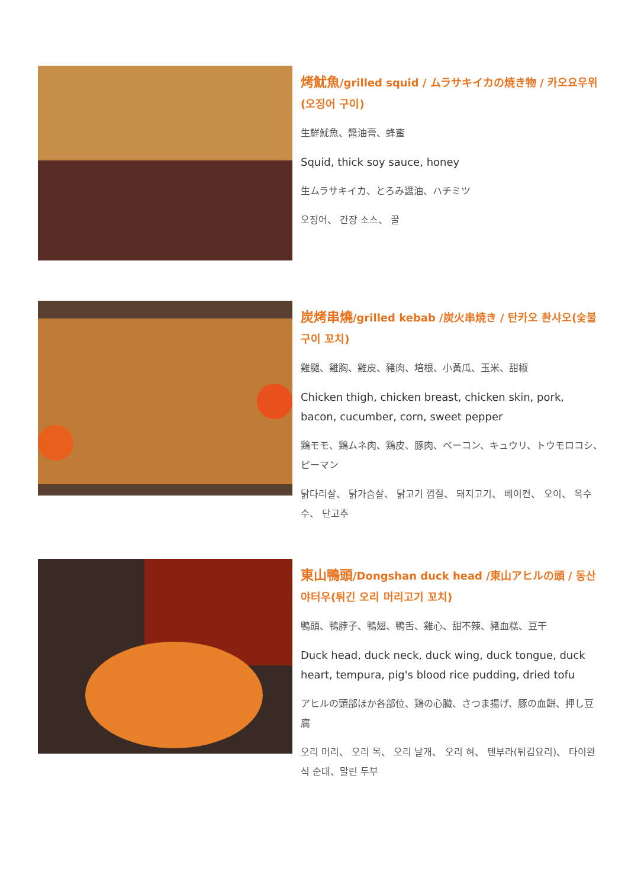烤魷魚/grilled squid / ムラサキイカの焼き物 / 카오요우위(오징어 구이)
生鮮魷魚、醬油膏、蜂蜜
Squid, thick soy sauce, honey
生ムラサキイカ、とろみ醤油、ハチミツ
오징어、 간장 소스、 꿀
炭烤串燒/grilled kebab /炭火串焼き / 탄카오 촨샤오(숯불구이 꼬치)
雞腿、雞胸、雞皮、豬肉、培根、小黃瓜、玉米、甜椒
Chicken thigh, chicken breast, chicken skin, pork, bacon, cucumber, corn, sweet pepper
鶏モモ、鶏ムネ肉、鶏皮、豚肉、ベーコン、キュウリ、トウモロコシ、ピーマン
닭다리살、 닭가슴살、 닭고기 껍질、 돼지고기、 베이컨、 오이、 옥수수、 단고추
東山鴨頭/Dongshan duck head /東山アヒルの頭 / 동산야터우(튀긴 오리 머리고기 꼬치)
鴨頭、鴨脖子、鴨翅、鴨舌、雞心、甜不辣、豬血糕、豆干
Duck head, duck neck, duck wing, duck tongue, duck heart, tempura, pig's blood rice pudding, dried tofu
アヒルの頭部ほか各部位、鶏の心臓、さつま揚げ、豚の血餅、押し豆腐
오리 머리、 오리 목、 오리 날개、 오리 혀、 텐부라(튀김요리)、 타이완식 순대、말린 두부